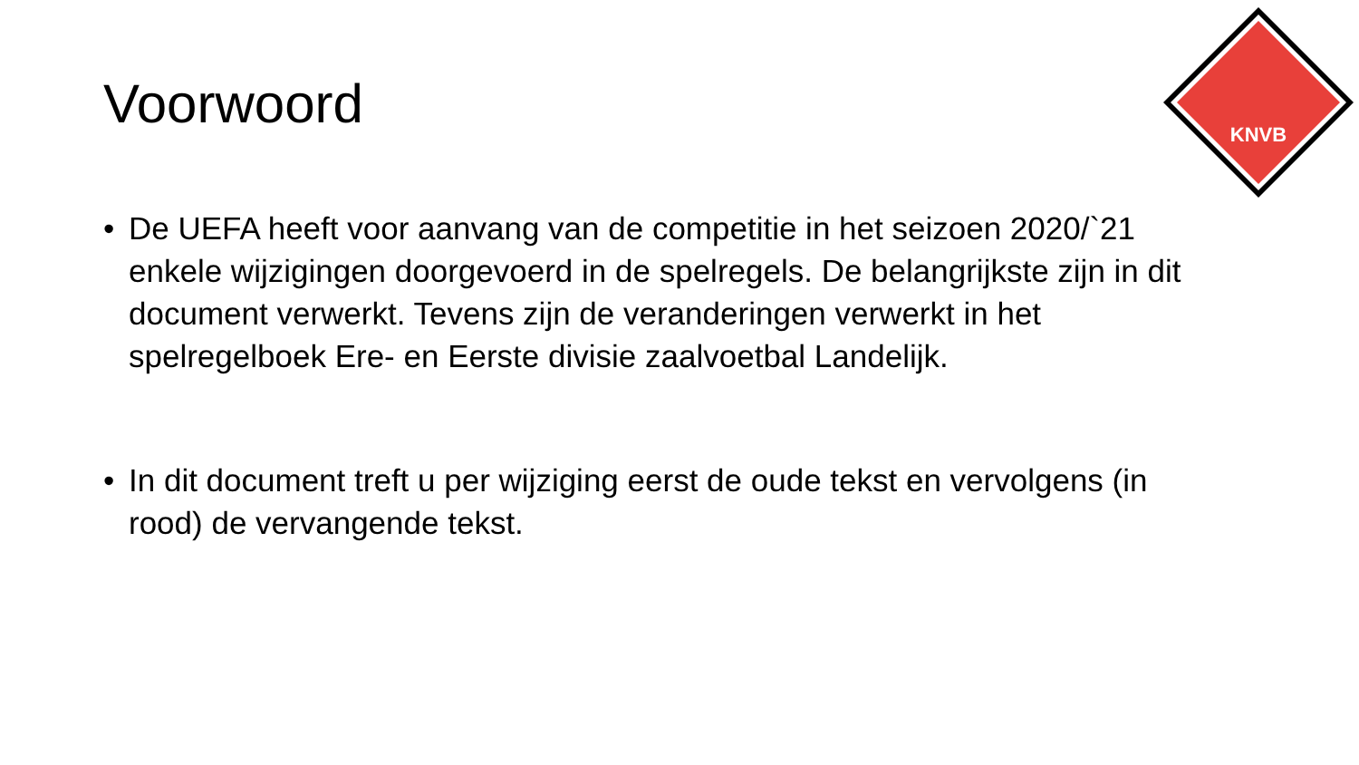KNVB
Voorwoord
• De UEFA heeft voor aanvang van de competitie in het seizoen 2020/`21 enkele wijzigingen doorgevoerd in de spelregels. De belangrijkste zijn in dit document verwerkt. Tevens zijn de veranderingen verwerkt in het spelregelboek Ere- en Eerste divisie zaalvoetbal Landelijk.
• In dit document treft u per wijziging eerst de oude tekst en vervolgens (in rood) de vervangende tekst.